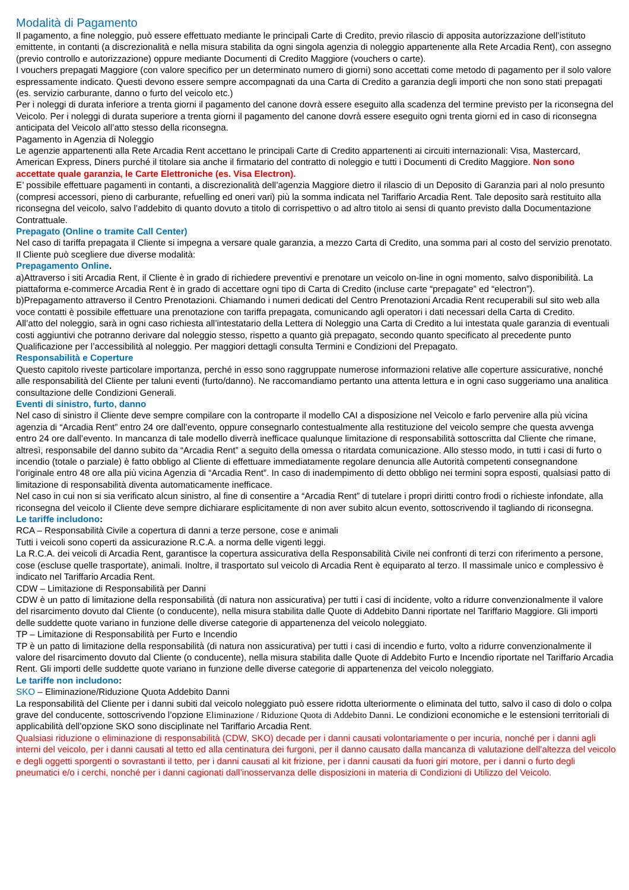Modalità di Pagamento
Il pagamento, a fine noleggio, può essere effettuato mediante le principali Carte di Credito, previo rilascio di apposita autorizzazione dell’istituto emittente, in contanti (a discrezionalità e nella misura stabilita da ogni singola agenzia di noleggio appartenente alla Rete Arcadia Rent), con assegno (previo controllo e autorizzazione) oppure mediante Documenti di Credito Maggiore (vouchers o carte).
I vouchers prepagati Maggiore (con valore specifico per un determinato numero di giorni) sono accettati come metodo di pagamento per il solo valore espressamente indicato. Questi devono essere sempre accompagnati da una Carta di Credito a garanzia degli importi che non sono stati prepagati (es. servizio carburante, danno o furto del veicolo etc.)
Per i noleggi di durata inferiore a trenta giorni il pagamento del canone dovrà essere eseguito alla scadenza del termine previsto per la riconsegna del Veicolo. Per i noleggi di durata superiore a trenta giorni il pagamento del canone dovrà essere eseguito ogni trenta giorni ed in caso di riconsegna anticipata del Veicolo all’atto stesso della riconsegna.
Pagamento in Agenzia di Noleggio
Le agenzie appartenenti alla Rete Arcadia Rent accettano le principali Carte di Credito appartenenti ai circuiti internazionali: Visa, Mastercard, American Express, Diners purché il titolare sia anche il firmatario del contratto di noleggio e tutti i Documenti di Credito Maggiore. Non sono accettate quale garanzia, le Carte Elettroniche (es. Visa Electron).
E’ possibile effettuare pagamenti in contanti, a discrezionalità dell’agenzia Maggiore dietro il rilascio di un Deposito di Garanzia pari al nolo presunto (compresi accessori, pieno di carburante, refuelling ed oneri vari) più la somma indicata nel Tariffario Arcadia Rent. Tale deposito sarà restituito alla riconsegna del veicolo, salvo l’addebito di quanto dovuto a titolo di corrispettivo o ad altro titolo ai sensi di quanto previsto dalla Documentazione Contrattuale.
Prepagato (Online o tramite Call Center)
Nel caso di tariffa prepagata il Cliente si impegna a versare quale garanzia, a mezzo Carta di Credito, una somma pari al costo del servizio prenotato. Il Cliente può scegliere due diverse modalità:
Prepagamento Online.
a)Attraverso i siti Arcadia Rent, il Cliente è in grado di richiedere preventivi e prenotare un veicolo on-line in ogni momento, salvo disponibilità. La piattaforma e-commerce Arcadia Rent è in grado di accettare ogni tipo di Carta di Credito (incluse carte “prepagate” ed “electron”).
b)Prepagamento attraverso il Centro Prenotazioni. Chiamando i numeri dedicati del Centro Prenotazioni Arcadia Rent recuperabili sul sito web alla voce contatti è possibile effettuare una prenotazione con tariffa prepagata, comunicando agli operatori i dati necessari della Carta di Credito.
All’atto del noleggio, sarà in ogni caso richiesta all’intestatario della Lettera di Noleggio una Carta di Credito a lui intestata quale garanzia di eventuali costi aggiuntivi che potranno derivare dal noleggio stesso, rispetto a quanto già prepagato, secondo quanto specificato al precedente punto Qualificazione per l’accessibilità al noleggio. Per maggiori dettagli consulta Termini e Condizioni del Prepagato.
Responsabilità e Coperture
Questo capitolo riveste particolare importanza, perché in esso sono raggruppate numerose informazioni relative alle coperture assicurative, nonché alle responsabilità del Cliente per taluni eventi (furto/danno). Ne raccomandiamo pertanto una attenta lettura e in ogni caso suggeriamo una analitica consultazione delle Condizioni Generali.
Eventi di sinistro, furto, danno
Nel caso di sinistro il Cliente deve sempre compilare con la controparte il modello CAI a disposizione nel Veicolo e farlo pervenire alla più vicina agenzia di “Arcadia Rent” entro 24 ore dall’evento, oppure consegnarlo contestualmente alla restituzione del veicolo sempre che questa avvenga entro 24 ore dall’evento. In mancanza di tale modello diverrà inefficace qualunque limitazione di responsabilità sottoscritta dal Cliente che rimane, altresì, responsabile del danno subito da “Arcadia Rent” a seguito della omessa o ritardata comunicazione. Allo stesso modo, in tutti i casi di furto o incendio (totale o parziale) è fatto obbligo al Cliente di effettuare immediatamente regolare denuncia alle Autorità competenti consegnandone l’originale entro 48 ore alla più vicina Agenzia di “Arcadia Rent”. In caso di inadempimento di detto obbligo nei termini sopra esposti, qualsiasi patto di limitazione di responsabilità diventa automaticamente inefficace.
Nel caso in cui non si sia verificato alcun sinistro, al fine di consentire a “Arcadia Rent” di tutelare i propri diritti contro frodi o richieste infondate, alla riconsegna del veicolo il Cliente deve sempre dichiarare esplicitamente di non aver subito alcun evento, sottoscrivendo il tagliando di riconsegna.
Le tariffe includono:
RCA – Responsabilità Civile a copertura di danni a terze persone, cose e animali
Tutti i veicoli sono coperti da assicurazione R.C.A. a norma delle vigenti leggi.
La R.C.A. dei veicoli di Arcadia Rent, garantisce la copertura assicurativa della Responsabilità Civile nei confronti di terzi con riferimento a persone, cose (escluse quelle trasportate), animali. Inoltre, il trasportato sul veicolo di Arcadia Rent è equiparato al terzo. Il massimale unico e complessivo è indicato nel Tariffario Arcadia Rent.
CDW – Limitazione di Responsabilità per Danni
CDW è un patto di limitazione della responsabilità (di natura non assicurativa) per tutti i casi di incidente, volto a ridurre convenzionalmente il valore del risarcimento dovuto dal Cliente (o conducente), nella misura stabilita dalle Quote di Addebito Danni riportate nel Tariffario Maggiore. Gli importi delle suddette quote variano in funzione delle diverse categorie di appartenenza del veicolo noleggiato.
TP – Limitazione di Responsabilità per Furto e Incendio
TP è un patto di limitazione della responsabilità (di natura non assicurativa) per tutti i casi di incendio e furto, volto a ridurre convenzionalmente il valore del risarcimento dovuto dal Cliente (o conducente), nella misura stabilita dalle Quote di Addebito Furto e Incendio riportate nel Tariffario Arcadia Rent. Gli importi delle suddette quote variano in funzione delle diverse categorie di appartenenza del veicolo noleggiato.
Le tariffe non includono:
SKO – Eliminazione/Riduzione Quota Addebito Danni
La responsabilità del Cliente per i danni subiti dal veicolo noleggiato può essere ridotta ulteriormente o eliminata del tutto, salvo il caso di dolo o colpa grave del conducente, sottoscrivendo l’opzione Eliminazione / Riduzione Quota di Addebito Danni. Le condizioni economiche e le estensioni territoriali di applicabilità dell’opzione SKO sono disciplinate nel Tariffario Arcadia Rent.
Qualsiasi riduzione o eliminazione di responsabilità (CDW, SKO) decade per i danni causati volontariamente o per incuria, nonché per i danni agli interni del veicolo, per i danni causati al tetto ed alla centinatura dei furgoni, per il danno causato dalla mancanza di valutazione dell’altezza del veicolo e degli oggetti sporgenti o sovrastanti il tetto, per i danni causati al kit frizione, per i danni causati da fuori giri motore, per i danni o furto degli pneumatici e/o i cerchi, nonché per i danni cagionati dall’inosservanza delle disposizioni in materia di Condizioni di Utilizzo del Veicolo.